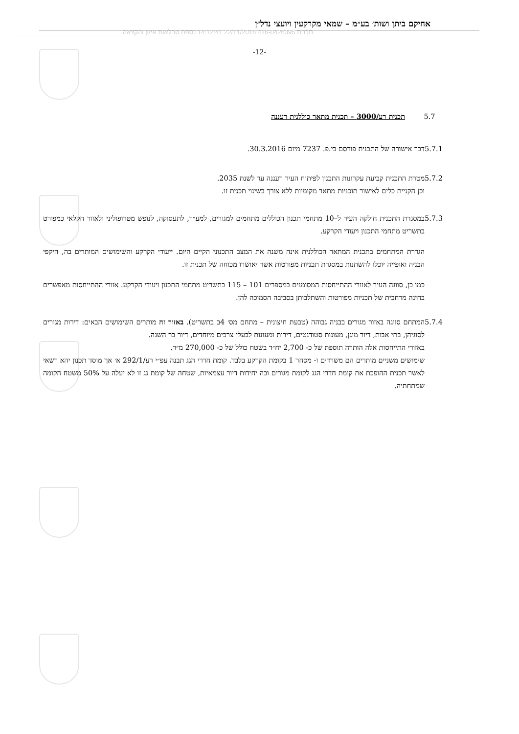אחיקם ביתן ושות׳ בע״מ – שמאי מקרקעין ויועצי נדל״ן
תכנית 416-0426395 22/11/2016 14:12:41 נספח טבלאות איזון והקצאה
-12-
5.7 תכנית רע/3000 – תכנית מתאר כוללנית רעננה
5.7.1 דבר אישורה של התכנית פורסם בי.פ. 7237 מיום 30.3.2016.
5.7.2 מטרת התכנית קביעת עקרונות התכנון לפיתוח העיר רעננה עד לשנת 2035.
וכן הקניית כלים לאישור תוכניות מתאר מקומיות ללא צורך בשינוי תכנית זו.
5.7.3 במסגרת התכנית חולקה העיר ל–10 מתחמי תכנון הכוללים מתחמים למגורים, למע״ר, לתעסוקה, לנופש מטרופוליני ולאזור חקלאי כמפורט בתשריט מתחמי התכנון ויעודי הקרקע.
הגדרת המתחמים בתכנית המתאר הכוללנית אינה משנה את המצב התכנוני הקיים היום. ייעודי הקרקע והשימושים המותרים בה, היקפי הבניה ואופייה יוכלו להשתנות במסגרת תכניות מפורטות אשר יאושרו מכוחה של תכנית זו.
כמו כן, סווגה העיר לאזורי ההתייחסות המסומנים במספרים 101 – 115 בתשריט מתחמי התכנון ויעודי הקרקע. אזורי ההתייחסות מאפשרים בחינה מרחבית של תכניות מפורטות והשתלבותן בסביבה הסמוכה להן.
5.7.4 המתחם סווגה באזור מגורים בבניה גבוהה (טבעת חיצונית – מתחם מס׳ 4ב בתשריט). באזור זה מותרים השימושים הבאים: דירות מגורים לסוגיהן, בתי אבות, דיור מוגן, מעונות סטודנטים, דירות ומעונות לבעלי צרכים מיוחדים, דיור בר השגה.
באזורי התייחסות אלה הותרה תוספת של כ- 2,700 יח״ד בשטח כולל של כ- 270,000 מ״ר.
שימושים משניים מותרים הם משרדים ו- מסחר 1 בקומת הקרקע בלבד. קומת חדרי הגג תבנה עפ״י רע/292/1 א׳ אך מוסד תכנון יהא רשאי לאשר תכנית ההופכת את קומת חדרי הגג לקומת מגורים ובה יחידות דיור עצמאיות, שטחה של קומת גג זו לא יעלה על 50% משטח הקומה שמתחתיה.